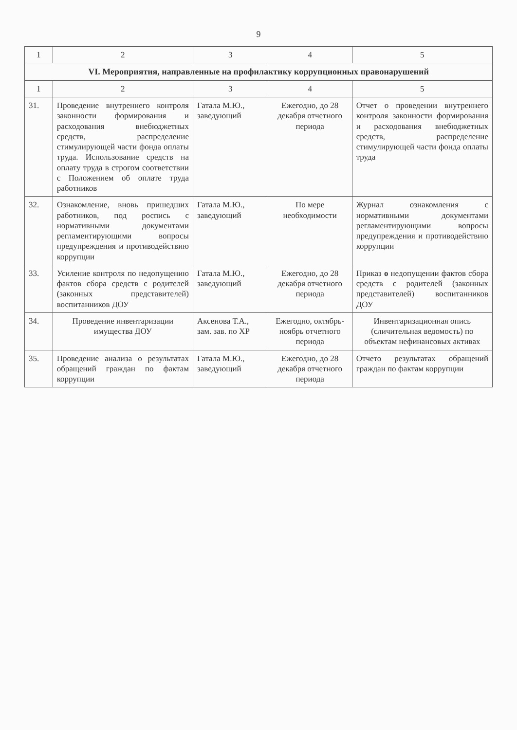9
| 1 | 2 | 3 | 4 | 5 |
| --- | --- | --- | --- | --- |
| VI. Мероприятия, направленные на профилактику коррупционных правонарушений | | | | |
| 1 | 2 | 3 | 4 | 5 |
| 31. | Проведение внутреннего контроля законности формирования и расходования внебюджетных средств, распределение стимулирующей части фонда оплаты труда. Использование средств на оплату труда в строгом соответствии с Положением об оплате труда работников | Гатала М.Ю., заведующий | Ежегодно, до 28 декабря отчетного периода | Отчет о проведении внутреннего контроля законности формирования и расходования внебюджетных средств, распределение стимулирующей части фонда оплаты труда |
| 32. | Ознакомление, вновь пришедших работников, под роспись с нормативными документами регламентирующими вопросы предупреждения и противодействию коррупции | Гатала М.Ю., заведующий | По мере необходимости | Журнал ознакомления с нормативными документами регламентирующими вопросы предупреждения и противодействию коррупции |
| 33. | Усиление контроля по недопущению фактов сбора средств с родителей (законных представителей) воспитанников ДОУ | Гатала М.Ю., заведующий | Ежегодно, до 28 декабря отчетного периода | Приказ о недопущении фактов сбора средств с родителей (законных представителей) воспитанников ДОУ |
| 34. | Проведение инвентаризации имущества ДОУ | Аксенова Т.А., зам. зав. по ХР | Ежегодно, октябрь-ноябрь отчетного периода | Инвентаризационная опись (сличительная ведомость) по объектам нефинансовых активах |
| 35. | Проведение анализа о результатах обращений граждан по фактам коррупции | Гатала М.Ю., заведующий | Ежегодно, до 28 декабря отчетного периода | Отчето результатах обращений граждан по фактам коррупции |